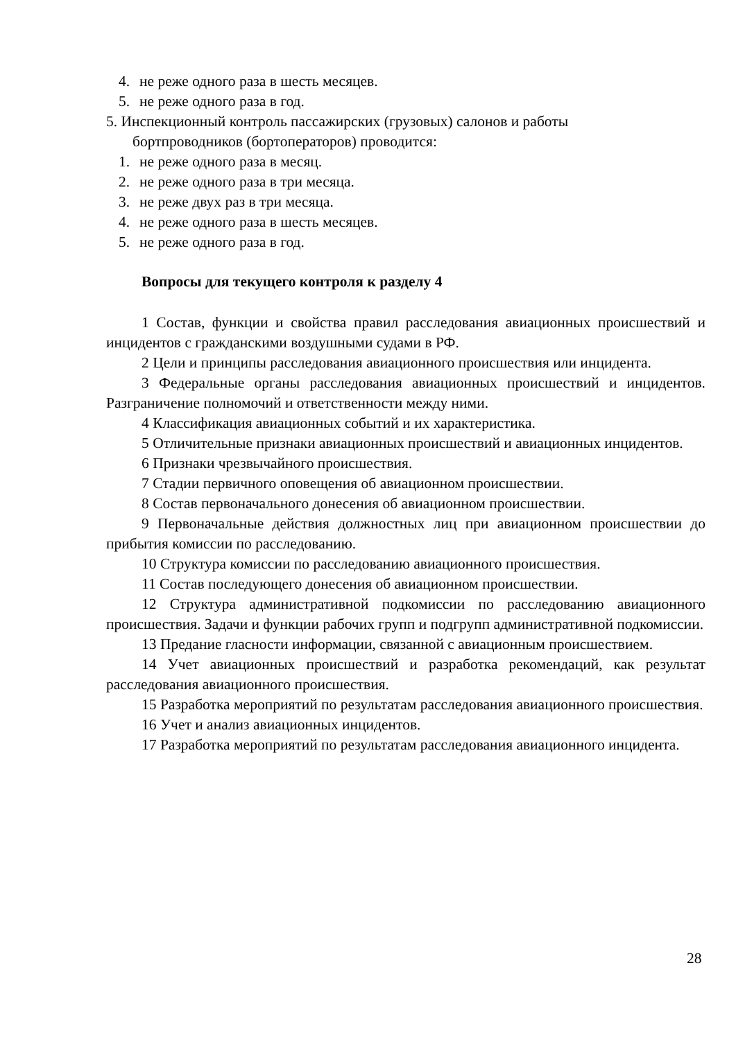4. не реже одного раза в шесть месяцев.
5. не реже одного раза в год.
5. Инспекционный контроль пассажирских (грузовых) салонов и работы
бортпроводников (бортоператоров) проводится:
1. не реже одного раза в месяц.
2. не реже одного раза в три месяца.
3. не реже двух раз в три месяца.
4. не реже одного раза в шесть месяцев.
5. не реже одного раза в год.
Вопросы для текущего контроля к разделу 4
1 Состав, функции и свойства правил расследования авиационных происшествий и инцидентов с гражданскими воздушными судами в РФ.
2 Цели и принципы расследования авиационного происшествия или инцидента.
3 Федеральные органы расследования авиационных происшествий и инцидентов. Разграничение полномочий и ответственности между ними.
4 Классификация авиационных событий и их характеристика.
5 Отличительные признаки авиационных происшествий и авиационных инцидентов.
6 Признаки чрезвычайного происшествия.
7 Стадии первичного оповещения об авиационном происшествии.
8 Состав первоначального донесения об авиационном происшествии.
9 Первоначальные действия должностных лиц при авиационном происшествии до прибытия комиссии по расследованию.
10 Структура комиссии по расследованию авиационного происшествия.
11 Состав последующего донесения об авиационном происшествии.
12 Структура административной подкомиссии по расследованию авиационного происшествия. Задачи и функции рабочих групп и подгрупп административной подкомиссии.
13 Предание гласности информации, связанной с авиационным происшествием.
14 Учет авиационных происшествий и разработка рекомендаций, как результат расследования авиационного происшествия.
15 Разработка мероприятий по результатам расследования авиационного происшествия.
16 Учет и анализ авиационных инцидентов.
17 Разработка мероприятий по результатам расследования авиационного инцидента.
28